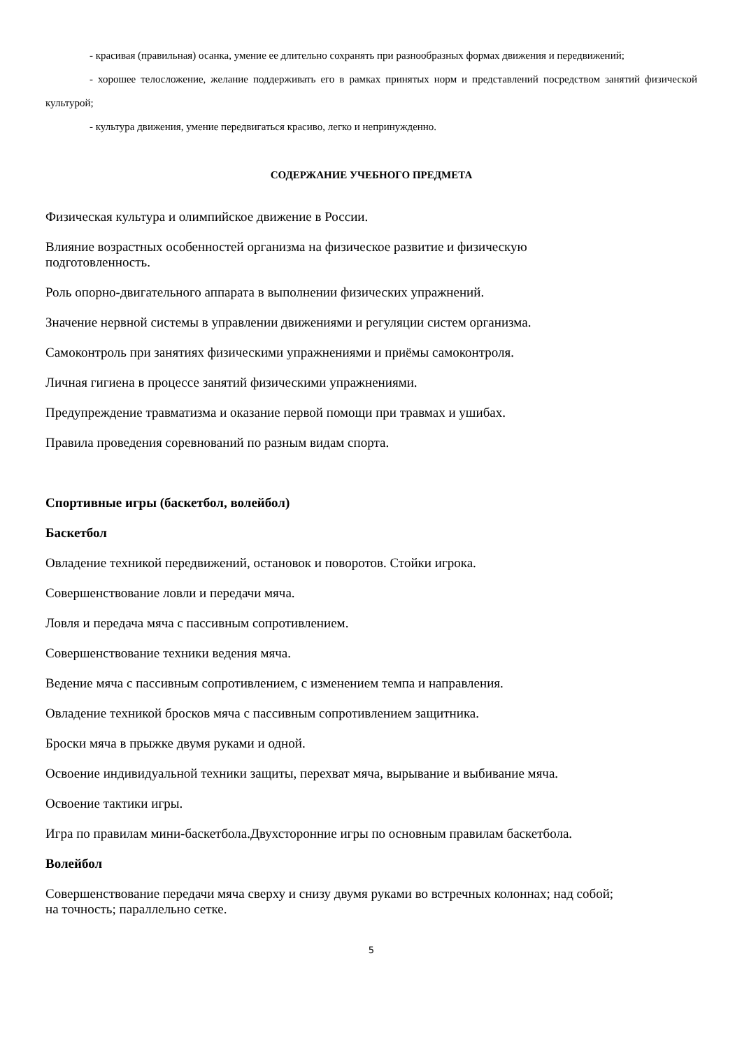- красивая (правильная) осанка, умение ее длительно сохранять при разнообразных формах движения и передвижений;
- хорошее телосложение, желание поддерживать его в рамках принятых норм и представлений посредством занятий физической культурой;
- культура движения, умение передвигаться красиво, легко и непринужденно.
СОДЕРЖАНИЕ УЧЕБНОГО ПРЕДМЕТА
Физическая культура и олимпийское движение в России.
Влияние возрастных особенностей организма на физическое развитие и физическую
подготовленность.
Роль опорно-двигательного аппарата в выполнении физических упражнений.
Значение нервной системы в управлении движениями и регуляции систем организма.
Самоконтроль при занятиях физическими упражнениями и приёмы самоконтроля.
Личная гигиена в процессе занятий физическими упражнениями.
Предупреждение травматизма и оказание первой помощи при травмах и ушибах.
Правила проведения соревнований по разным видам спорта.
Спортивные игры (баскетбол, волейбол)
Баскетбол
Овладение техникой передвижений, остановок и поворотов. Стойки игрока.
Совершенствование ловли и передачи мяча.
Ловля и передача мяча с пассивным сопротивлением.
Совершенствование техники ведения мяча.
Ведение мяча с пассивным сопротивлением, с изменением темпа и направления.
Овладение техникой бросков мяча с пассивным сопротивлением защитника.
Броски мяча в прыжке двумя руками и одной.
Освоение индивидуальной техники защиты, перехват мяча, вырывание и выбивание мяча.
Освоение тактики игры.
Игра по правилам мини-баскетбола.Двухсторонние игры по основным правилам баскетбола.
Волейбол
Совершенствование передачи мяча сверху и снизу двумя руками во встречных колоннах; над собой;
на точность; параллельно сетке.
5